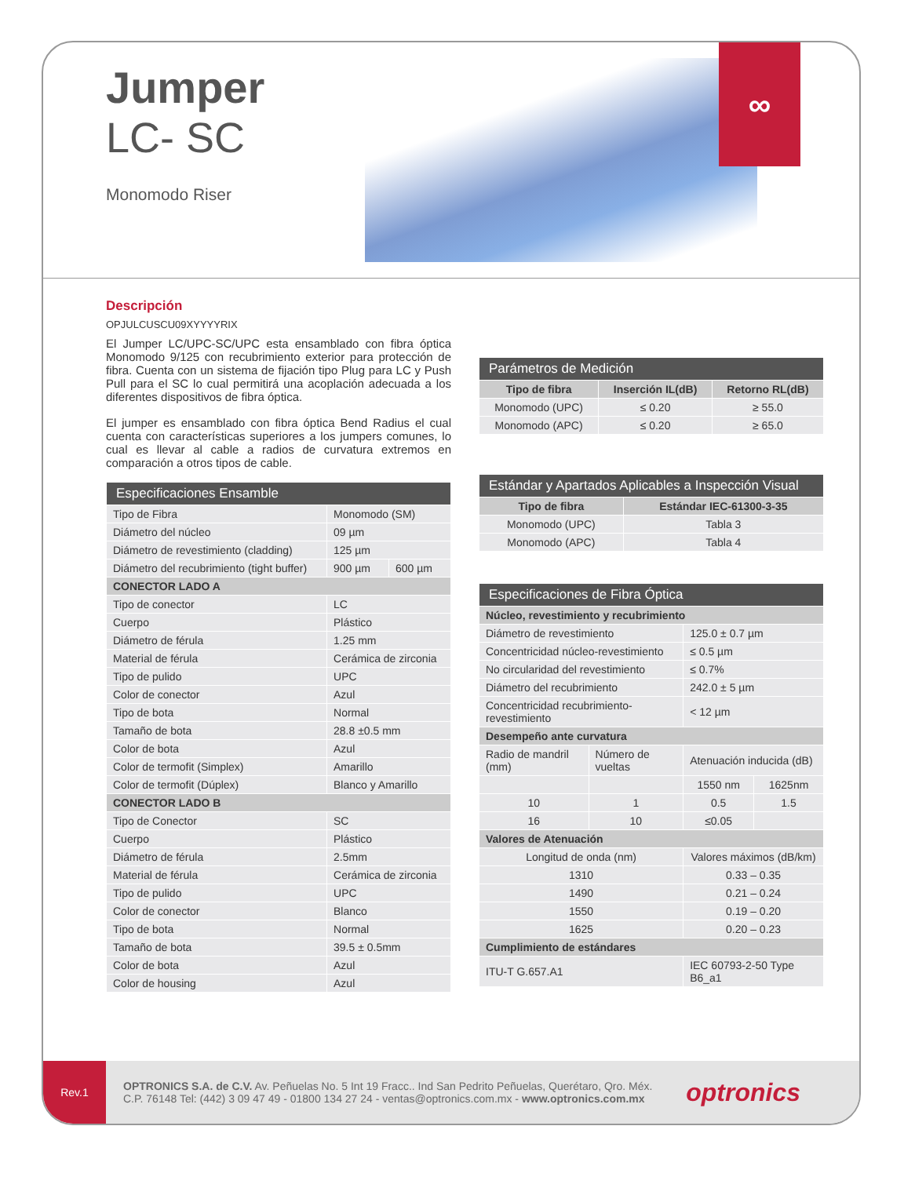∞
Jumper
LC- SC
Monomodo Riser
Descripción
OPJULCUSCU09XYYYYRIX
El Jumper LC/UPC-SC/UPC esta ensamblado con fibra óptica Monomodo 9/125 con recubrimiento exterior para protección de fibra. Cuenta con un sistema de fijación tipo Plug para LC y Push Pull para el SC lo cual permitirá una acoplación adecuada a los diferentes dispositivos de fibra óptica.
El jumper es ensamblado con fibra óptica Bend Radius el cual cuenta con características superiores a los jumpers comunes, lo cual es llevar al cable a radios de curvatura extremos en comparación a otros tipos de cable.
| Especificaciones Ensamble | | |
| --- | --- | --- |
| Tipo de Fibra | Monomodo (SM) | |
| Diámetro del núcleo | 09 µm | |
| Diámetro de revestimiento (cladding) | 125 µm | |
| Diámetro del recubrimiento (tight buffer) | 900 µm | 600 µm |
| CONECTOR LADO A | | |
| Tipo de conector | LC | |
| Cuerpo | Plástico | |
| Diámetro de férula | 1.25 mm | |
| Material de férula | Cerámica de zirconia | |
| Tipo de pulido | UPC | |
| Color de conector | Azul | |
| Tipo de bota | Normal | |
| Tamaño de bota | 28.8 ±0.5 mm | |
| Color de bota | Azul | |
| Color de termofit (Simplex) | Amarillo | |
| Color de termofit (Dúplex) | Blanco y Amarillo | |
| CONECTOR LADO B | | |
| Tipo de Conector | SC | |
| Cuerpo | Plástico | |
| Diámetro de férula | 2.5mm | |
| Material de férula | Cerámica de zirconia | |
| Tipo de pulido | UPC | |
| Color de conector | Blanco | |
| Tipo de bota | Normal | |
| Tamaño de bota | 39.5 ± 0.5mm | |
| Color de bota | Azul | |
| Color de housing | Azul | |
| Parámetros de Medición | | |
| --- | --- | --- |
| Tipo de fibra | Inserción IL(dB) | Retorno RL(dB) |
| Monomodo (UPC) | ≤ 0.20 | ≥ 55.0 |
| Monomodo (APC) | ≤ 0.20 | ≥ 65.0 |
| Estándar y Apartados Aplicables a Inspección Visual | |
| --- | --- |
| Tipo de fibra | Estándar IEC-61300-3-35 |
| Monomodo (UPC) | Tabla 3 |
| Monomodo (APC) | Tabla 4 |
| Especificaciones de Fibra Óptica | | | |
| --- | --- | --- | --- |
| Núcleo, revestimiento y recubrimiento | | | |
| Diámetro de revestimiento | | 125.0 ± 0.7 µm | |
| Concentricidad núcleo-revestimiento | | ≤ 0.5 µm | |
| No circularidad del revestimiento | | ≤ 0.7% | |
| Diámetro del recubrimiento | | 242.0 ± 5 µm | |
| Concentricidad recubrimiento-revestimiento | | < 12 µm | |
| Desempeño ante curvatura | | | |
| Radio de mandril (mm) | Número de vueltas | Atenuación inducida (dB) | |
| | | 1550 nm | 1625nm |
| 10 | 1 | 0.5 | 1.5 |
| 16 | 10 | ≤0.05 | |
| Valores de Atenuación | | | |
| Longitud de onda (nm) | | Valores máximos (dB/km) | |
| 1310 | | 0.33 – 0.35 | |
| 1490 | | 0.21 – 0.24 | |
| 1550 | | 0.19 – 0.20 | |
| 1625 | | 0.20 – 0.23 | |
| Cumplimiento de estándares | | | |
| ITU-T G.657.A1 | | IEC 60793-2-50 Type B6_a1 | |
Rev.1
OPTRONICS S.A. de C.V. Av. Peñuelas No. 5 Int 19 Fracc.. Ind San Pedrito Peñuelas, Querétaro, Qro. Méx.
C.P. 76148 Tel: (442) 3 09 47 49 - 01800 134 27 24 - ventas@optronics.com.mx - www.optronics.com.mx
optronics